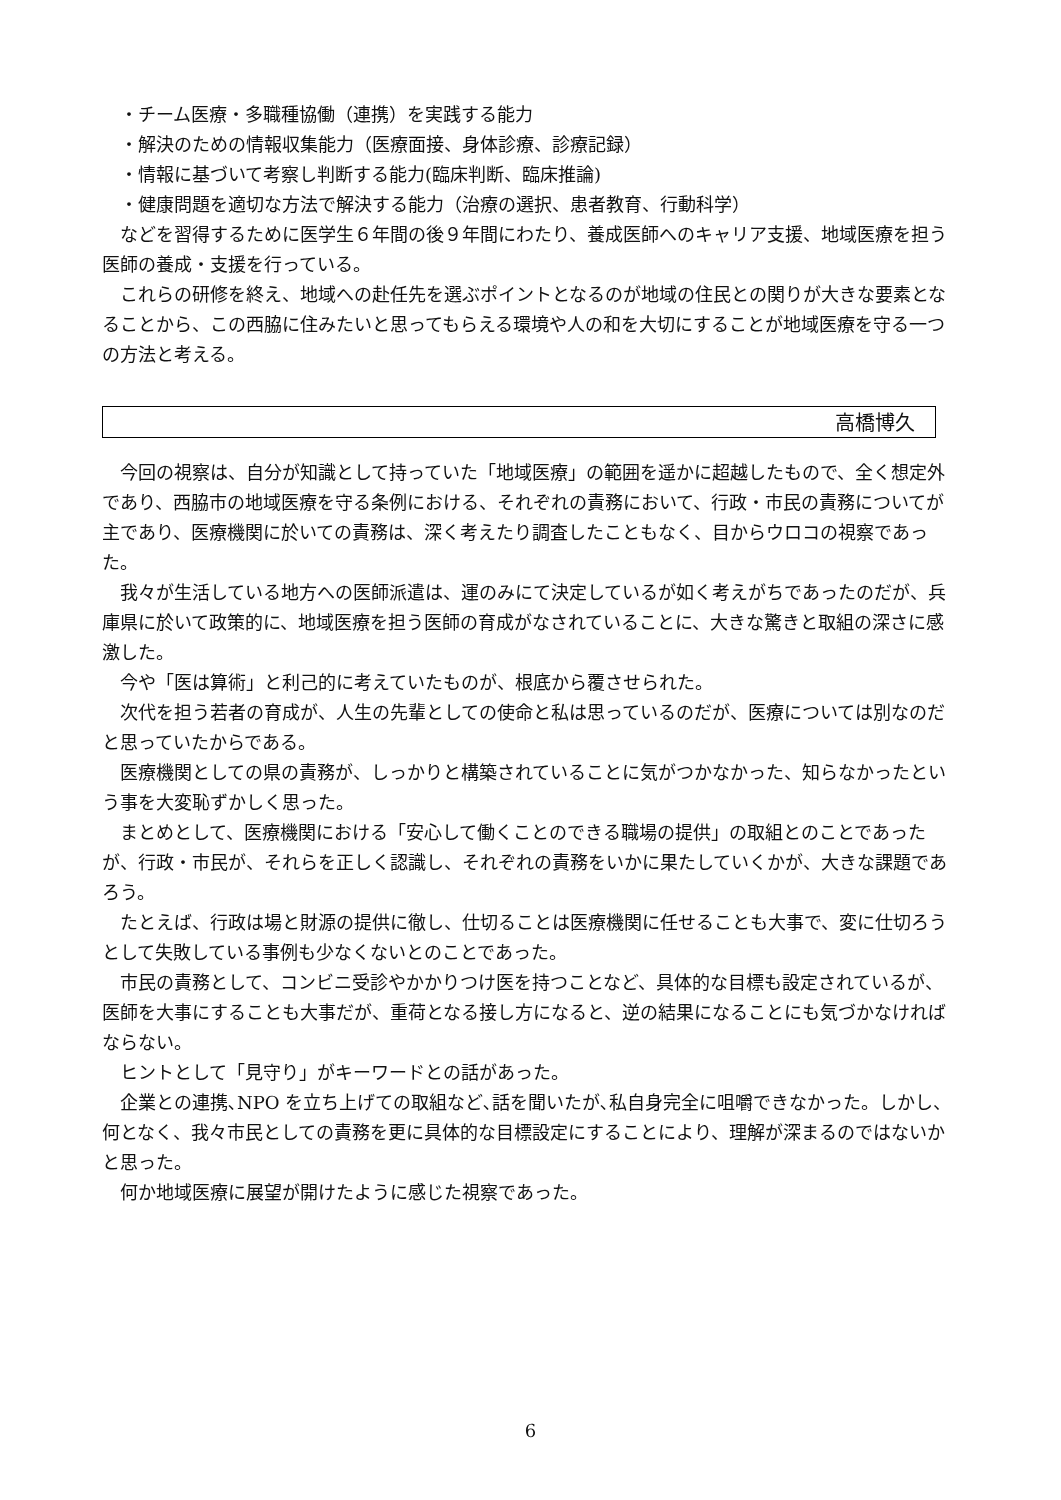・チーム医療・多職種協働（連携）を実践する能力
・解決のための情報収集能力（医療面接、身体診療、診療記録）
・情報に基づいて考察し判断する能力(臨床判断、臨床推論)
・健康問題を適切な方法で解決する能力（治療の選択、患者教育、行動科学）
などを習得するために医学生６年間の後９年間にわたり、養成医師へのキャリア支援、地域医療を担う医師の養成・支援を行っている。
これらの研修を終え、地域への赴任先を選ぶポイントとなるのが地域の住民との関りが大きな要素となることから、この西脇に住みたいと思ってもらえる環境や人の和を大切にすることが地域医療を守る一つの方法と考える。
高橋博久
今回の視察は、自分が知識として持っていた「地域医療」の範囲を遥かに超越したもので、全く想定外であり、西脇市の地域医療を守る条例における、それぞれの責務において、行政・市民の責務についてが主であり、医療機関に於いての責務は、深く考えたり調査したこともなく、目からウロコの視察であった。
我々が生活している地方への医師派遣は、運のみにて決定しているが如く考えがちであったのだが、兵庫県に於いて政策的に、地域医療を担う医師の育成がなされていることに、大きな驚きと取組の深さに感激した。
今や「医は算術」と利己的に考えていたものが、根底から覆させられた。
次代を担う若者の育成が、人生の先輩としての使命と私は思っているのだが、医療については別なのだと思っていたからである。
医療機関としての県の責務が、しっかりと構築されていることに気がつかなかった、知らなかったという事を大変恥ずかしく思った。
まとめとして、医療機関における「安心して働くことのできる職場の提供」の取組とのことであったが、行政・市民が、それらを正しく認識し、それぞれの責務をいかに果たしていくかが、大きな課題であろう。
たとえば、行政は場と財源の提供に徹し、仕切ることは医療機関に任せることも大事で、変に仕切ろうとして失敗している事例も少なくないとのことであった。
市民の責務として、コンビニ受診やかかりつけ医を持つことなど、具体的な目標も設定されているが、医師を大事にすることも大事だが、重荷となる接し方になると、逆の結果になることにも気づかなければならない。
ヒントとして「見守り」がキーワードとの話があった。
企業との連携､NPO を立ち上げての取組など､話を聞いたが､私自身完全に咀嚼できなかった。しかし、何となく、我々市民としての責務を更に具体的な目標設定にすることにより、理解が深まるのではないかと思った。
何か地域医療に展望が開けたように感じた視察であった。
6